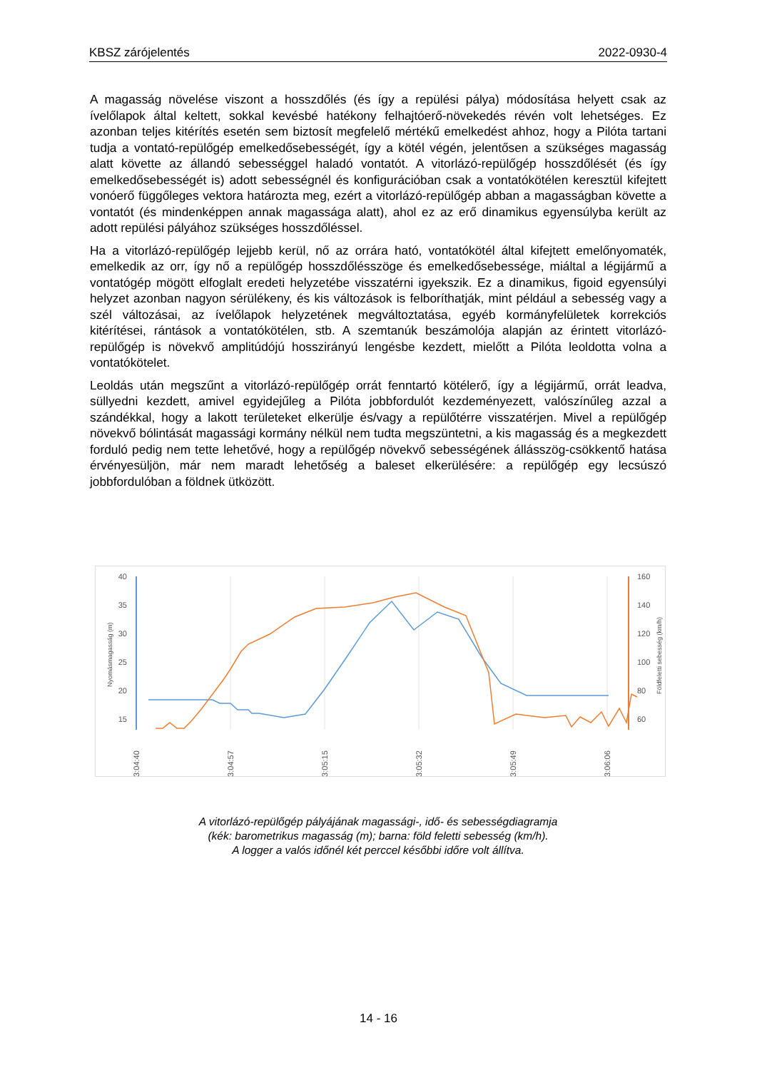KBSZ zárójelentés 2022-0930-4
A magasság növelése viszont a hosszdőlés (és így a repülési pálya) módosítása helyett csak az ívelőlapok által keltett, sokkal kevésbé hatékony felhajtóerő-növekedés révén volt lehetséges. Ez azonban teljes kitérítés esetén sem biztosít megfelelő mértékű emelkedést ahhoz, hogy a Pilóta tartani tudja a vontató-repülőgép emelkedősebességét, így a kötél végén, jelentősen a szükséges magasság alatt követte az állandó sebességgel haladó vontatót. A vitorlázó-repülőgép hosszdőlését (és így emelkedősebességét is) adott sebességnél és konfigurációban csak a vontatókötélen keresztül kifejtett vonóerő függőleges vektora határozta meg, ezért a vitorlázó-repülőgép abban a magasságban követte a vontatót (és mindenképpen annak magassága alatt), ahol ez az erő dinamikus egyensúlyba került az adott repülési pályához szükséges hosszdőléssel.
Ha a vitorlázó-repülőgép lejjebb kerül, nő az orrára ható, vontatókötél által kifejtett emelőnyomaték, emelkedik az orr, így nő a repülőgép hosszdőlésszöge és emelkedősebessége, miáltal a légijármű a vontatógép mögött elfoglalt eredeti helyzetébe visszatérni igyekszik. Ez a dinamikus, figoid egyensúlyi helyzet azonban nagyon sérülékeny, és kis változások is felboríthatják, mint például a sebesség vagy a szél változásai, az ívelőlapok helyzetének megváltoztatása, egyéb kormányfelületek korrekciós kitérítései, rántások a vontatókötélen, stb. A szemtanúk beszámolója alapján az érintett vitorlázó-repülőgép is növekvő amplitúdójú hosszirányú lengésbe kezdett, mielőtt a Pilóta leoldotta volna a vontatókötelet.
Leoldás után megszűnt a vitorlázó-repülőgép orrát fenntartó kötélerő, így a légijármű, orrát leadva, süllyedni kezdett, amivel egyidejűleg a Pilóta jobbfordulót kezdeményezett, valószínűleg azzal a szándékkal, hogy a lakott területeket elkerülje és/vagy a repülőtérre visszatérjen. Mivel a repülőgép növekvő bólintását magassági kormány nélkül nem tudta megszüntetni, a kis magasság és a megkezdett forduló pedig nem tette lehetővé, hogy a repülőgép növekvő sebességének állásszög-csökkentő hatása érvényesüljön, már nem maradt lehetőség a baleset elkerülésére: a repülőgép egy lecsúszó jobbfordulóban a földnek ütközött.
40
35
30
25
20
15
160
140
120
100
80
60
Nyomásmagasság (m)
Földfeletti sebesség (km/h)
13:04:40
13:04:57
13:05:15
13:05:32
13:05:49
13:06:06
A vitorlázó-repülőgép pályájának magassági-, idő- és sebességdiagramja
(kék: barometrikus magasság (m); barna: föld feletti sebesség (km/h).
A logger a valós időnél két perccel későbbi időre volt állítva.
14 - 16